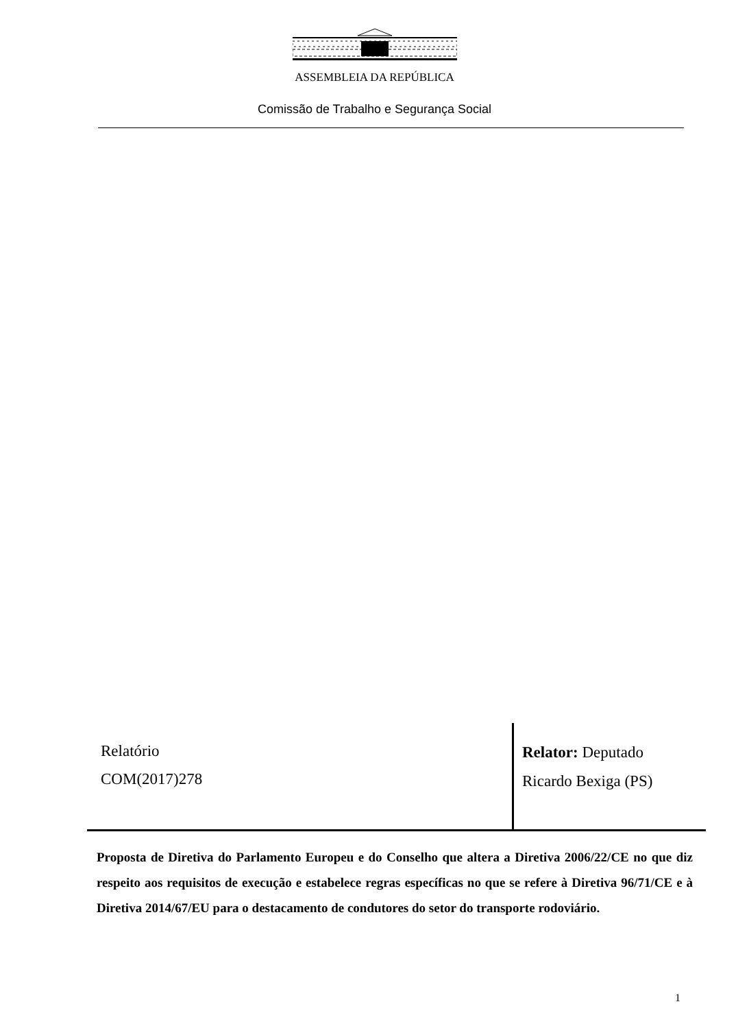ASSEMBLEIA DA REPÚBLICA
Comissão de Trabalho e Segurança Social
Relatório
COM(2017)278
Relator: Deputado
Ricardo Bexiga (PS)
Proposta de Diretiva do Parlamento Europeu e do Conselho que altera a Diretiva 2006/22/CE no que diz respeito aos requisitos de execução e estabelece regras específicas no que se refere à Diretiva 96/71/CE e à Diretiva 2014/67/EU para o destacamento de condutores do setor do transporte rodoviário.
1